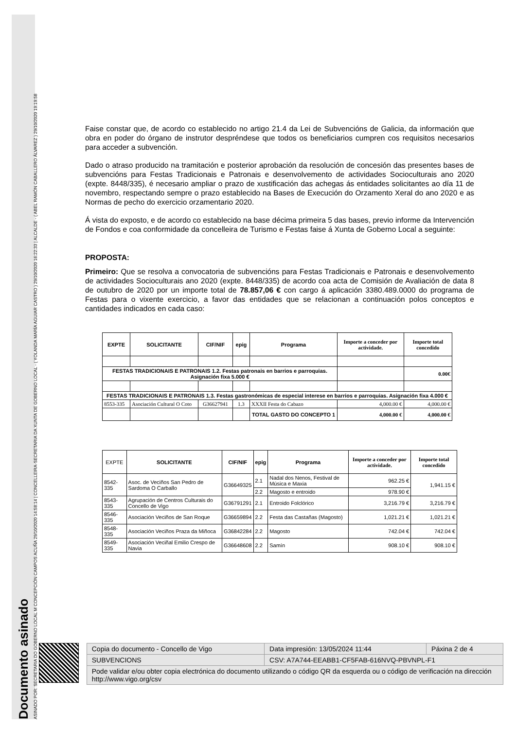Documento asinado
ASINADO POR: SECRETARIA DO GOBERNO LOCAL M CONCEPCIÓN CAMPOS ACUÑA 29/10/2020 14:58:14 | CONCELLEIRA-SECRETARIA DA XUNTA DE GOBERNO LOCAL - ( YOLANDA MARÍA AGUIAR CASTRO ) 29/10/2020 16:22:33 | ALCALDE - ( ABEL RAMÓN CABALLERO ÁLVAREZ ) 29/10/2020 19:19:58
Faise constar que, de acordo co establecido no artigo 21.4 da Lei de Subvencións de Galicia, da información que obra en poder do órgano de instrutor despréndese que todos os beneficiarios cumpren cos requisitos necesarios para acceder a subvención.
Dado o atraso producido na tramitación e posterior aprobación da resolución de concesión das presentes bases de subvencións para Festas Tradicionais e Patronais e desenvolvemento de actividades Socioculturais ano 2020 (expte. 8448/335), é necesario ampliar o prazo de xustificación das achegas ás entidades solicitantes ao día 11 de novembro, respectando sempre o prazo establecido na Bases de Execución do Orzamento Xeral do ano 2020 e as Normas de pecho do exercicio orzamentario 2020.
Á vista do exposto, e de acordo co establecido na base décima primeira 5 das bases, previo informe da Intervención de Fondos e coa conformidade da concelleira de Turismo e Festas faise á Xunta de Goberno Local a seguinte:
PROPOSTA:
Primeiro: Que se resolva a convocatoria de subvencións para Festas Tradicionais e Patronais e desenvolvemento de actividades Socioculturais ano 2020 (expte. 8448/335) de acordo coa acta de Comisión de Avaliación de data 8 de outubro de 2020 por un importe total de 78.857,06 € con cargo á aplicación 3380.489.0000 do programa de Festas para o vixente exercicio, a favor das entidades que se relacionan a continuación polos conceptos e cantidades indicados en cada caso:
| EXPTE | SOLICITANTE | CIF/NIF | epig | Programa | Importe a conceder por actividade. | Importe total concedido |
| --- | --- | --- | --- | --- | --- | --- |
| FESTAS TRADICIONAIS E PATRONAIS 1.2. Festas patronais en barrios e parroquias. Asignación fixa 5.000 € | | | | | | 0.00€ |
| FESTAS TRADICIONAIS E PATRONAIS 1.3. Festas gastronómicas de especial interese en barrios e parroquias. Asignación fixa 4.000 € | | | | | | |
| 8553-335 | Asociación Cultural O Coto | G36627941 | 1.3 | XXXII Festa do Cabazo | 4,000.00 € | 4,000.00 € |
| | | | | TOTAL GASTO DO CONCEPTO 1 | 4,000.00 € | 4,000.00 € |
| EXPTE | SOLICITANTE | CIF/NIF | epig | Programa | Importe a conceder por actividade. | Importe total concedido |
| 8542-335 | Asoc. de Veciños San Pedro de Sardoma O Carballo | G36649325 | 2.1 | Nadal dos Nenos, Festival de Música e Maxia | 962.25 € | 1,941.15 € |
| | | | 2.2 | Magosto e entroido | 978.90 € | |
| 8543-335 | Agrupación de Centros Culturais do Concello de Vigo | G36791291 | 2.1 | Entroido Folclórico | 3,216.79 € | 3,216.79 € |
| 8546-335 | Asociación Veciños de San Roque | G36659894 | 2.2 | Festa das Castañas (Magosto) | 1,021.21 € | 1,021.21 € |
| 8548-335 | Asociación Veciños Praza da Miñoca | G36842284 | 2.2 | Magosto | 742.04 € | 742.04 € |
| 8549-335 | Asociación Veciñal Emilio Crespo de Navia | G36648608 | 2.2 | Samín | 908.10 € | 908.10 € |
| Copia do documento - Concello de Vigo | Data impresión: 13/05/2024 11:44 | Páxina 2 de 4 |
| SUBVENCIONS | CSV: A7A744-EEABB1-CF5FAB-616NVQ-PBVNPL-F1 | |
| Pode validar e/ou obter copia electrónica do documento utilizando o código QR da esquerda ou o código de verificación na dirección http://www.vigo.org/csv | | |